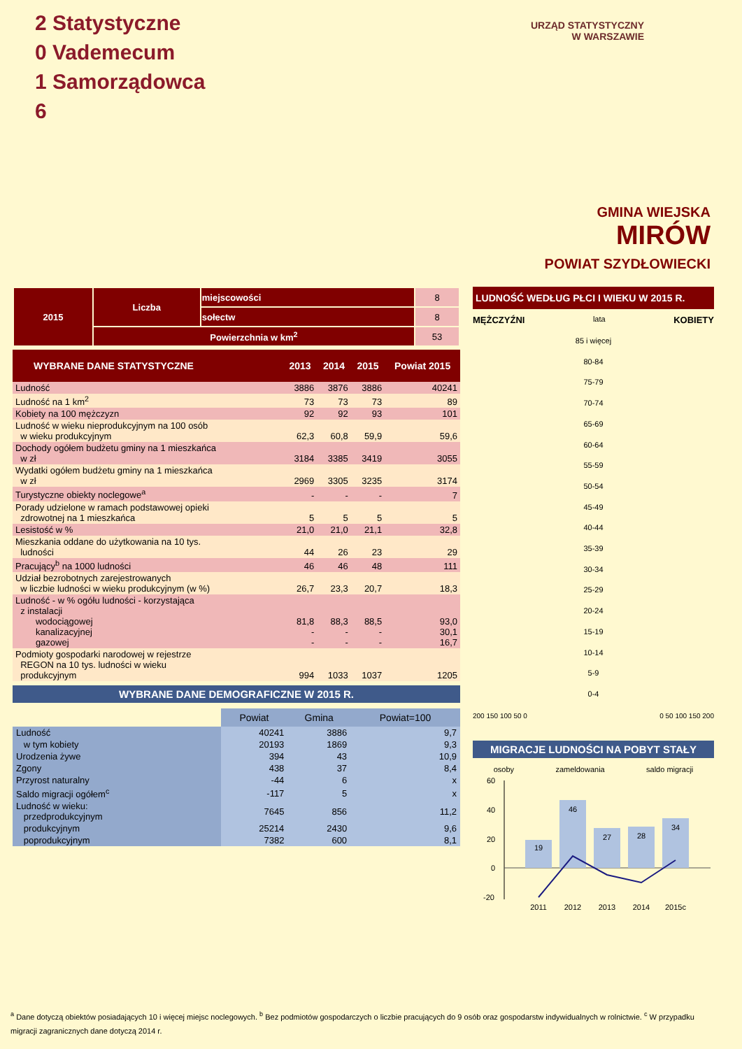2 Statystyczne
0 Vademecum
1 Samorządowca
6
URZĄD STATYSTYCZNY
W WARSZAWIE
GMINA WIEJSKA
MIRÓW
POWIAT SZYDŁOWIECKI
| 2015 | Liczba | miejscowości | 8 |
| | | sołectw | 8 |
| | Powierzchnia w km<sup>2</sup> | | 53 |
| WYBRANE DANE STATYSTYCZNE | 2013 | 2014 | 2015 | Powiat 2015 |
| --- | --- | --- | --- | --- |
| Ludność | 3886 | 3876 | 3886 | 40241 |
| Ludność na 1 km<sup>2</sup> | 73 | 73 | 73 | 89 |
| Kobiety na 100 mężczyzn | 92 | 92 | 93 | 101 |
| Ludność w wieku nieprodukcyjnym na 100 osób w wieku produkcyjnym | 62,3 | 60,8 | 59,9 | 59,6 |
| Dochody ogółem budżetu gminy na 1 mieszkańca w zł | 3184 | 3385 | 3419 | 3055 |
| Wydatki ogółem budżetu gminy na 1 mieszkańca w zł | 2969 | 3305 | 3235 | 3174 |
| Turystyczne obiekty noclegowe<sup>a</sup> | - | - | - | 7 |
| Porady udzielone w ramach podstawowej opieki zdrowotnej na 1 mieszkańca | 5 | 5 | 5 | 5 |
| Lesistość w % | 21,0 | 21,0 | 21,1 | 32,8 |
| Mieszkania oddane do użytkowania na 10 tys. ludności | 44 | 26 | 23 | 29 |
| Pracujący<sup>b</sup> na 1000 ludności | 46 | 46 | 48 | 111 |
| Udział bezrobotnych zarejestrowanych w liczbie ludności w wieku produkcyjnym (w %) | 26,7 | 23,3 | 20,7 | 18,3 |
| Ludność - w % ogółu ludności - korzystająca z instalacji wodociągowej kanalizacyjnej gazowej | 81,8 - - | 88,3 - - | 88,5 - - | 93,0 30,1 16,7 |
| Podmioty gospodarki narodowej w rejestrze REGON na 10 tys. ludności w wieku produkcyjnym | 994 | 1033 | 1037 | 1205 |
WYBRANE DANE DEMOGRAFICZNE W 2015 R.
| | Powiat | Gmina | Powiat=100 |
| --- | --- | --- | --- |
| Ludność | 40241 | 3886 | 9,7 |
| w tym kobiety | 20193 | 1869 | 9,3 |
| Urodzenia żywe | 394 | 43 | 10,9 |
| Zgony | 438 | 37 | 8,4 |
| Przyrost naturalny | -44 | 6 | x |
| Saldo migracji ogółem<sup>c</sup> | -117 | 5 | x |
| Ludność w wieku: przedprodukcyjnym | 7645 | 856 | 11,2 |
| produkcyjnym | 25214 | 2430 | 9,6 |
| poprodukcyjnym | 7382 | 600 | 8,1 |
LUDNOŚĆ WEDŁUG PŁCI I WIEKU W 2015 R.
MĘŻCZYŹNI lata KOBIETY
85 i więcej
80-84
75-79
70-74
65-69
60-64
55-59
50-54
45-49
40-44
35-39
30-34
25-29
20-24
15-19
10-14
5-9
0-4
200 150 100 50 0 0 50 100 150 200
MIGRACJE LUDNOŚCI NA POBYT STAŁY
osoby zameldowania saldo migracji
60
40
20
0
-20
19
46
27
28
34
2011
2012
2013
2014
2015c
<sup>a</sup> Dane dotyczą obiektów posiadających 10 i więcej miejsc noclegowych. <sup>b</sup> Bez podmiotów gospodarczych o liczbie pracujących do 9 osób oraz gospodarstw indywidualnych w rolnictwie. <sup>c</sup> W przypadku migracji zagranicznych dane dotyczą 2014 r.